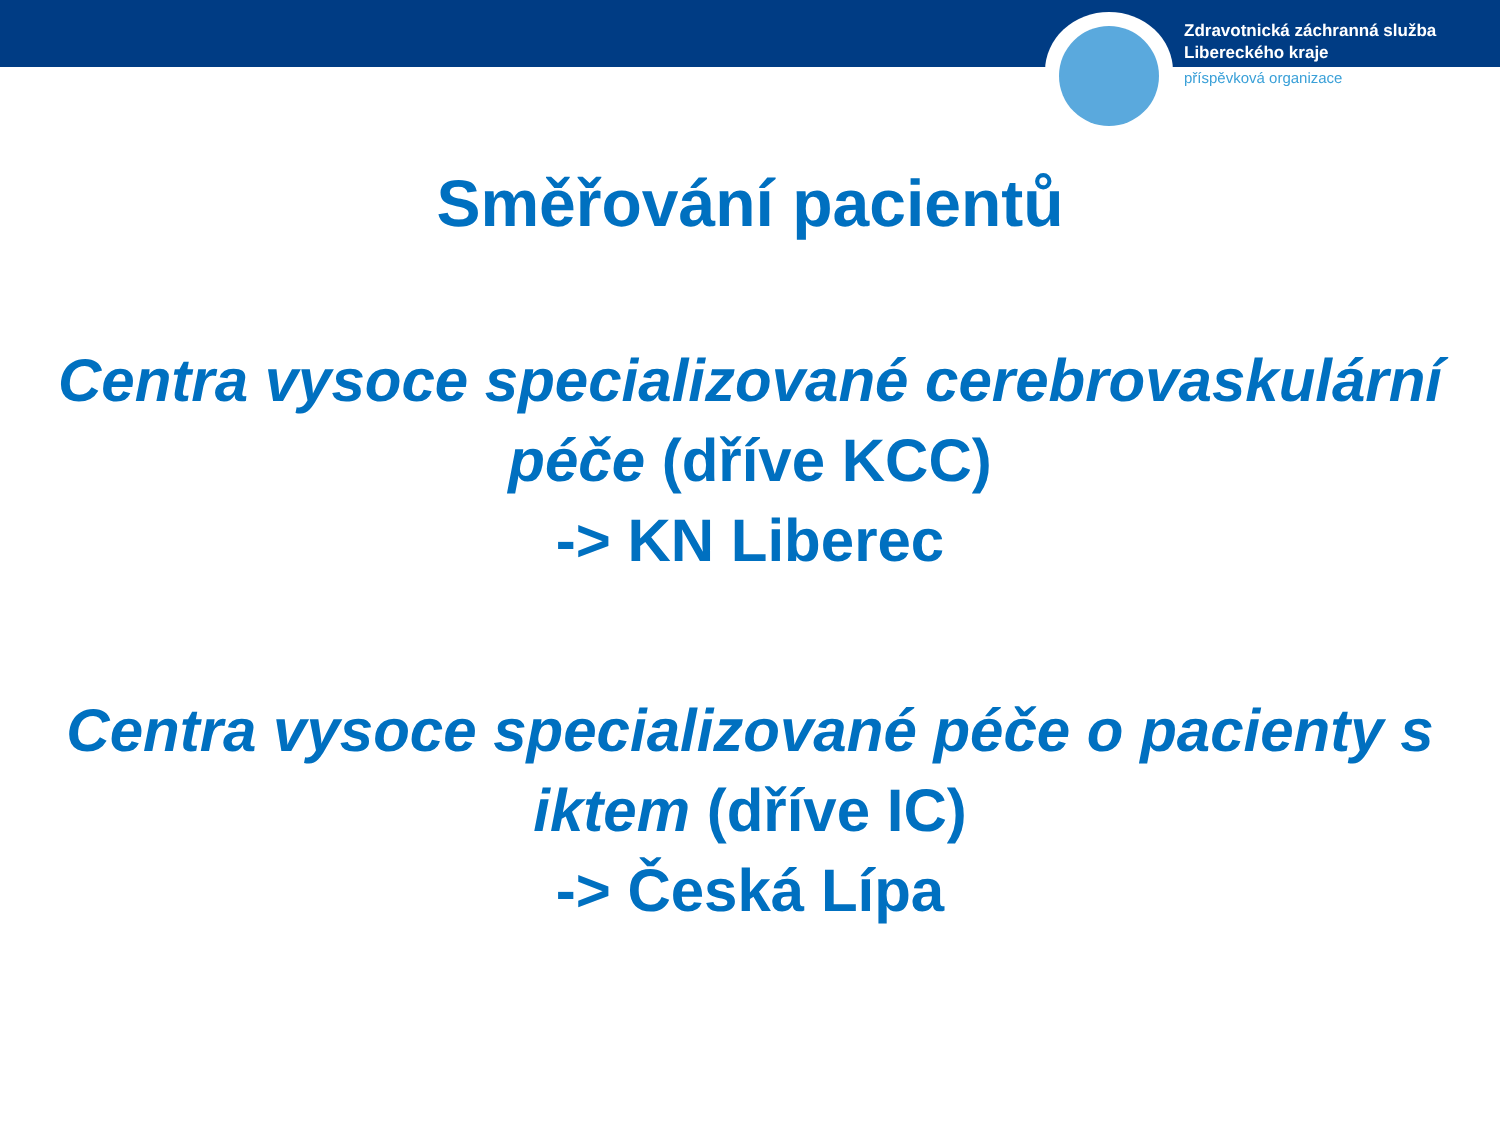Zdravotnická záchranná služba
Libereckého kraje
příspěvková organizace
Směřování pacientů
Centra vysoce specializované cerebrovaskulární péče (dříve KCC)
-> KN Liberec
Centra vysoce specializované péče o pacienty s iktem (dříve IC)
-> Česká Lípa